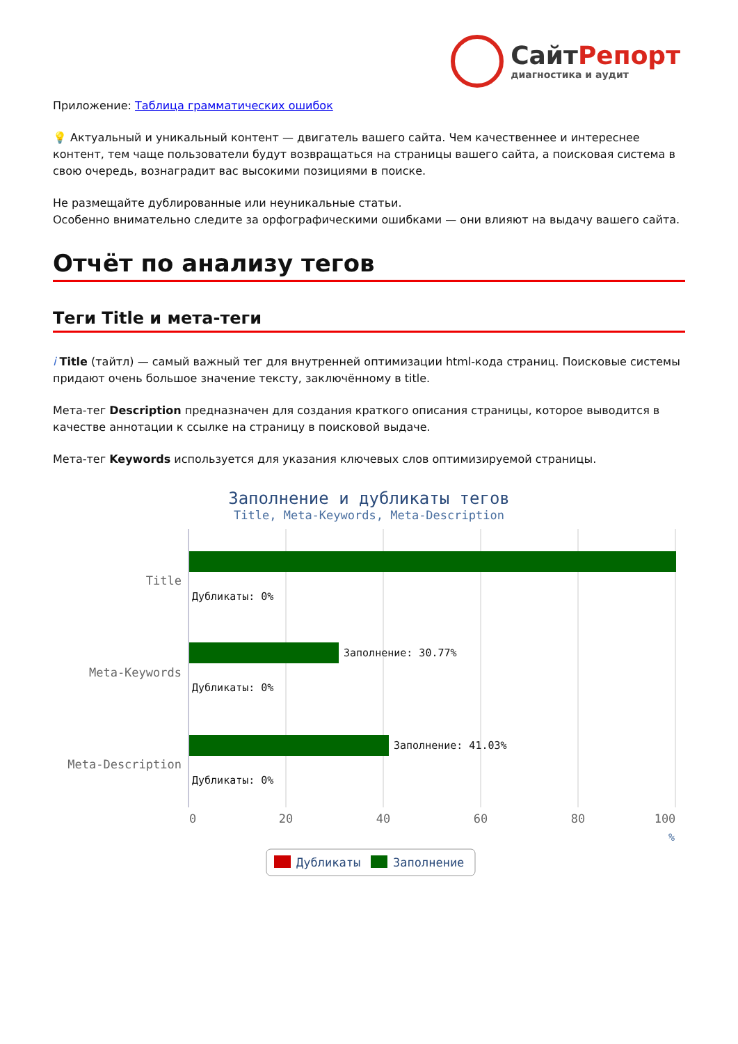СайтРепорт
диагностика и аудит
Приложение: Таблица грамматических ошибок
💡 Актуальный и уникальный контент — двигатель вашего сайта. Чем качественнее и интереснее контент, тем чаще пользователи будут возвращаться на страницы вашего сайта, а поисковая система в свою очередь, вознаградит вас высокими позициями в поиске.
Не размещайте дублированные или неуникальные статьи.
Особенно внимательно следите за орфографическими ошибками — они влияют на выдачу вашего сайта.
Отчёт по анализу тегов
Теги Title и мета-теги
i Title (тайтл) — самый важный тег для внутренней оптимизации html-кода страниц. Поисковые системы придают очень большое значение тексту, заключённому в title.
Мета-тег Description предназначен для создания краткого описания страницы, которое выводится в качестве аннотации к ссылке на страницу в поисковой выдаче.
Мета-тег Keywords используется для указания ключевых слов оптимизируемой страницы.
Заполнение и дубликаты тегов
Title, Meta-Keywords, Meta-Description
Title
Meta-Keywords
Meta-Description
Дубликаты: 0%
Заполнение: 30.77%
Дубликаты: 0%
Заполнение: 41.03%
Дубликаты: 0%
0
20
40
60
80
100
%
Дубликаты
Заполнение